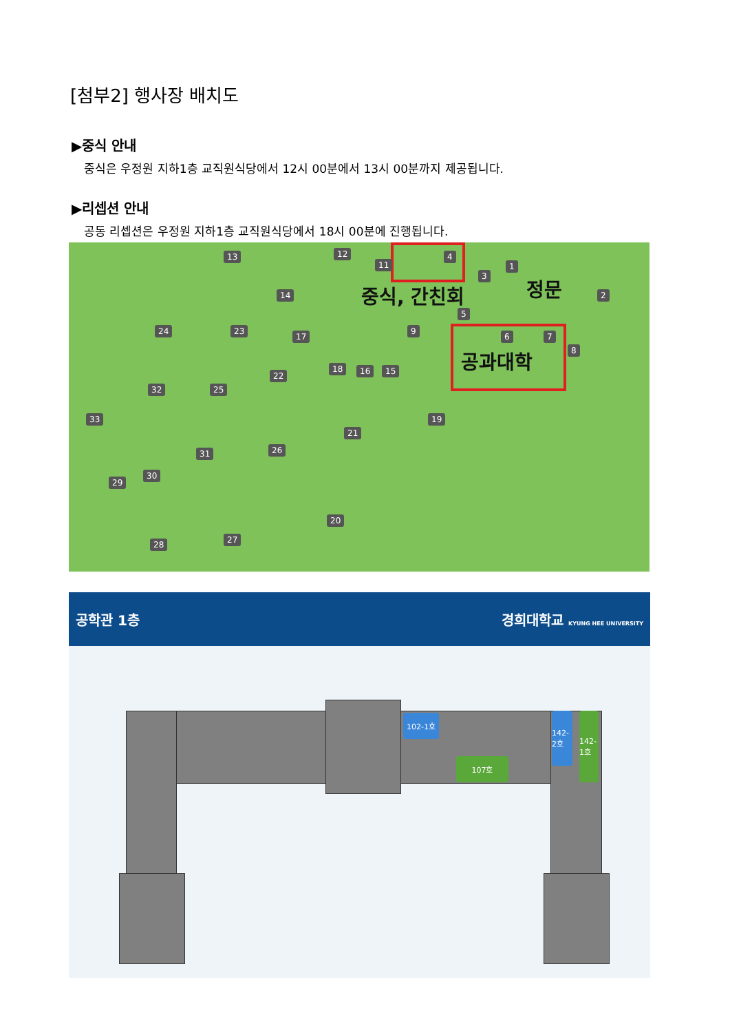[첨부2] 행사장 배치도
▶중식 안내
중식은 우정원 지하1층 교직원식당에서 12시 00분에서 13시 00분까지 제공됩니다.
▶리셉션 안내
공동 리셉션은 우정원 지하1층 교직원식당에서 18시 00분에 진행됩니다.
13 12
11
4
3
1
2 중식, 간친회 정문 14
5
6 7
8 공과대학
24 23
17
9
18 16 15 22
32 25
33 19
21
31 26
29
30
20
28 27
공학관 1층 경희대학교 KYUNG HEE UNIVERSITY
102-1호
107호
142-2호
142-1호